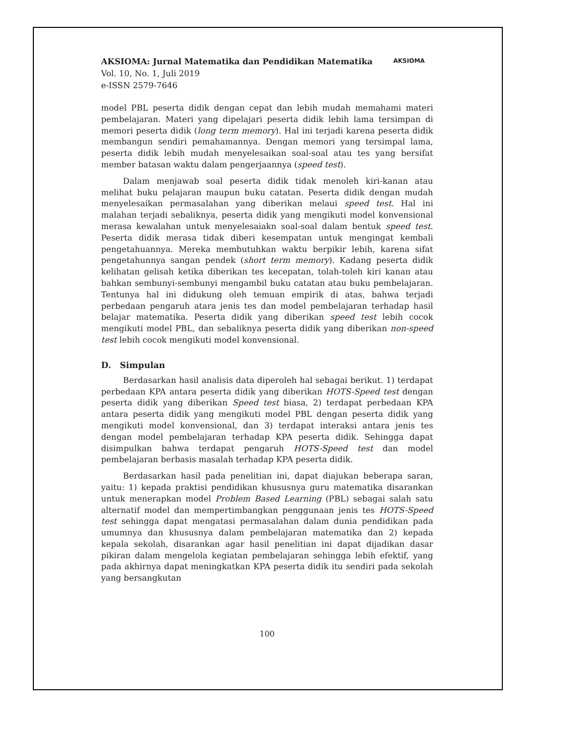AKSIOMA: Jurnal Matematika dan Pendidikan Matematika
Vol. 10, No. 1, Juli 2019
e-ISSN 2579-7646
AKSIOMA
model PBL peserta didik dengan cepat dan lebih mudah memahami materi pembelajaran. Materi yang dipelajari peserta didik lebih lama tersimpan di memori peserta didik (long term memory). Hal ini terjadi karena peserta didik membangun sendiri pemahamannya. Dengan memori yang tersimpal lama, peserta didik lebih mudah menyelesaikan soal-soal atau tes yang bersifat member batasan waktu dalam pengerjaannya (speed test).
Dalam menjawab soal peserta didik tidak menoleh kiri-kanan atau melihat buku pelajaran maupun buku catatan. Peserta didik dengan mudah menyelesaikan permasalahan yang diberikan melaui speed test. Hal ini malahan terjadi sebaliknya, peserta didik yang mengikuti model konvensional merasa kewalahan untuk menyelesaiakn soal-soal dalam bentuk speed test. Peserta didik merasa tidak diberi kesempatan untuk mengingat kembali pengetahuannya. Mereka membutuhkan waktu berpikir lebih, karena sifat pengetahunnya sangan pendek (short term memory). Kadang peserta didik kelihatan gelisah ketika diberikan tes kecepatan, tolah-toleh kiri kanan atau bahkan sembunyi-sembunyi mengambil buku catatan atau buku pembelajaran. Tentunya hal ini didukung oleh temuan empirik di atas, bahwa terjadi perbedaan pengaruh atara jenis tes dan model pembelajaran terhadap hasil belajar matematika. Peserta didik yang diberikan speed test lebih cocok mengikuti model PBL, dan sebaliknya peserta didik yang diberikan non-speed test lebih cocok mengikuti model konvensional.
D. Simpulan
Berdasarkan hasil analisis data diperoleh hal sebagai berikut. 1) terdapat perbedaan KPA antara peserta didik yang diberikan HOTS-Speed test dengan peserta didik yang diberikan Speed test biasa, 2) terdapat perbedaan KPA antara peserta didik yang mengikuti model PBL dengan peserta didik yang mengikuti model konvensional, dan 3) terdapat interaksi antara jenis tes dengan model pembelajaran terhadap KPA peserta didik. Sehingga dapat disimpulkan bahwa terdapat pengaruh HOTS-Speed test dan model pembelajaran berbasis masalah terhadap KPA peserta didik.
Berdasarkan hasil pada penelitian ini, dapat diajukan beberapa saran, yaitu: 1) kepada praktisi pendidikan khususnya guru matematika disarankan untuk menerapkan model Problem Based Learning (PBL) sebagai salah satu alternatif model dan mempertimbangkan penggunaan jenis tes HOTS-Speed test sehingga dapat mengatasi permasalahan dalam dunia pendidikan pada umumnya dan khususnya dalam pembelajaran matematika dan 2) kepada kepala sekolah, disarankan agar hasil penelitian ini dapat dijadikan dasar pikiran dalam mengelola kegiatan pembelajaran sehingga lebih efektif, yang pada akhirnya dapat meningkatkan KPA peserta didik itu sendiri pada sekolah yang bersangkutan
100